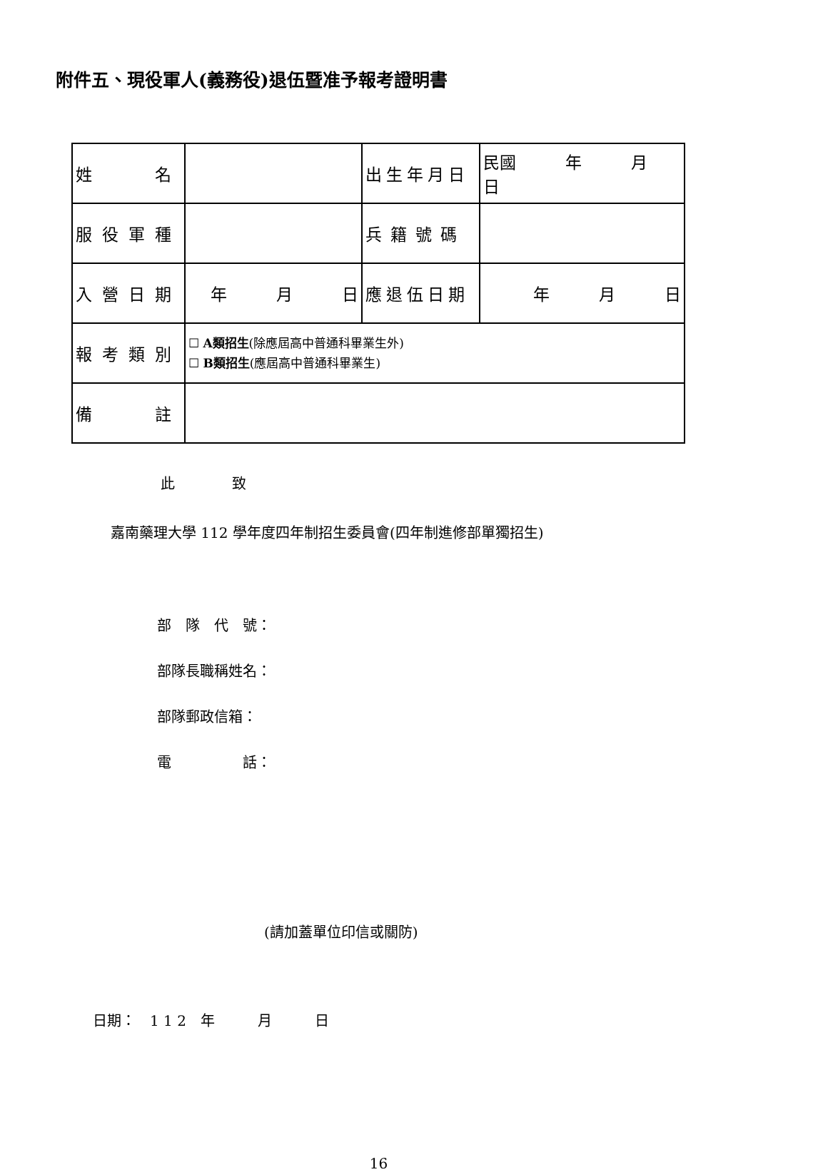附件五、現役軍人(義務役)退伍暨准予報考證明書
| 姓 名 | | 出生年月日 | 民國 年 月 日 |
| 服役軍種 | | 兵籍號碼 | |
| 入營日期 | 年 月 日 | 應退伍日期 | 年 月 日 |
| 報考類別 | ☐ A類招生 (除應屆高中普通科畢業生外) ☐ B類招生 (應屆高中普通科畢業生) | | |
| 備 註 | | | |
此　　　　致
嘉南藥理大學 112 學年度四年制招生委員會(四年制進修部單獨招生)
部　隊　代　號：
部隊長職稱姓名：
部隊郵政信箱：
電　　　　　話：
(請加蓋單位印信或關防)
日期：　1 1 2　年　　　月　　　日
16